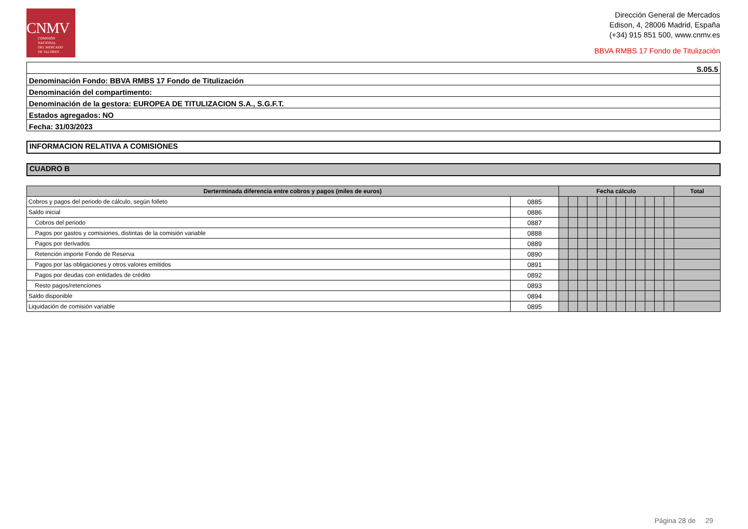CNMV
COMISIÓN
NACIONAL
DEL MERCADO
DE VALORES
Dirección General de Mercados
Edison, 4, 28006 Madrid, España
(+34) 915 851 500, www.cnmv.es
BBVA RMBS 17 Fondo de Titulización
| S.05.5 |
| Denominación Fondo: BBVA RMBS 17 Fondo de Titulización |
| Denominación del compartimento: |
| Denominación de la gestora: EUROPEA DE TITULIZACION S.A., S.G.F.T. |
| Estados agregados: NO |
| Fecha: 31/03/2023 |
INFORMACION RELATIVA A COMISIONES
CUADRO B
| Derterminada diferencia entre cobros y pagos (miles de euros) | | Fecha cálculo | | | | | | | | | | | | Total |
| --- | --- | --- | --- | --- | --- | --- | --- | --- | --- | --- | --- | --- | --- | --- |
| Cobros y pagos del periodo de cálculo, según folleto | 0885 | | | | | | | | | | | | | |
| Saldo inicial | 0886 | | | | | | | | | | | | | |
| Cobros del periodo | 0887 | | | | | | | | | | | | | |
| Pagos por gastos y comisiones, distintas de la comisión variable | 0888 | | | | | | | | | | | | | |
| Pagos por derivados | 0889 | | | | | | | | | | | | | |
| Retención importe Fondo de Reserva | 0890 | | | | | | | | | | | | | |
| Pagos por las obligaciones y otros valores emitidos | 0891 | | | | | | | | | | | | | |
| Pagos por deudas con entidades de crédito | 0892 | | | | | | | | | | | | | |
| Resto pagos/retenciones | 0893 | | | | | | | | | | | | | |
| Saldo disponible | 0894 | | | | | | | | | | | | | |
| Liquidación de comisión variable | 0895 | | | | | | | | | | | | | |
Página 28 de 29